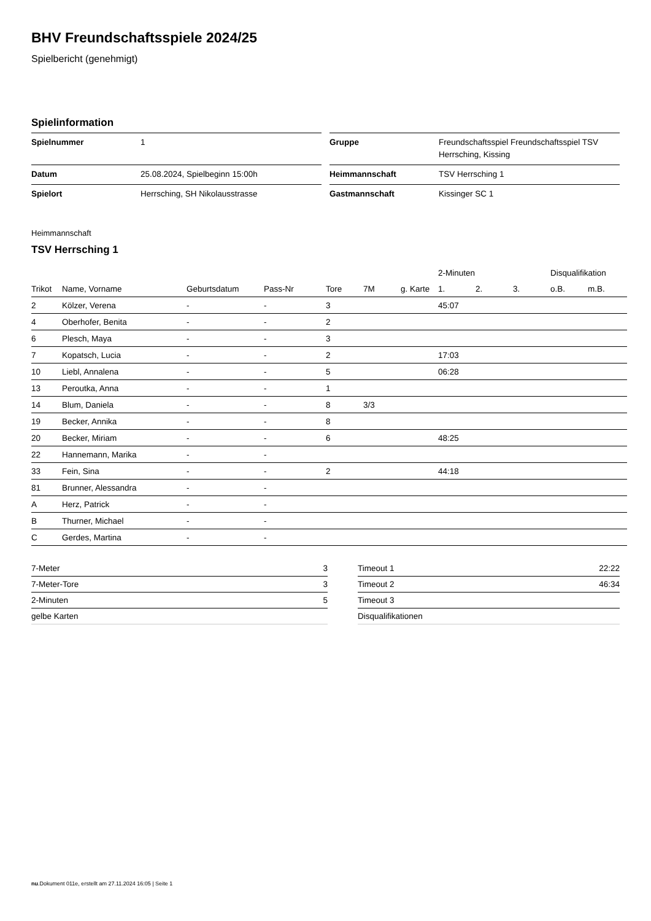BHV Freundschaftsspiele 2024/25
Spielbericht (genehmigt)
Spielinformation
| Spielnummer | 1 |
| Datum | 25.08.2024, Spielbeginn 15:00h |
| Spielort | Herrsching, SH Nikolausstrasse |
| Gruppe | Freundschaftsspiel Freundschaftsspiel TSV Herrsching, Kissing |
| Heimmannschaft | TSV Herrsching 1 |
| Gastmannschaft | Kissinger SC 1 |
Heimmannschaft
TSV Herrsching 1
| | | | | | | | 2-Minuten | | | Disqualifikation | |
| --- | --- | --- | --- | --- | --- | --- | --- | --- | --- | --- | --- |
| Trikot | Name, Vorname | Geburtsdatum | Pass-Nr | Tore | 7M | g. Karte | 1. | 2. | 3. | o.B. | m.B. |
| 2 | Kölzer, Verena | - | - | 3 | | | 45:07 | | | | |
| 4 | Oberhofer, Benita | - | - | 2 | | | | | | | |
| 6 | Plesch, Maya | - | - | 3 | | | | | | | |
| 7 | Kopatsch, Lucia | - | - | 2 | | | 17:03 | | | | |
| 10 | Liebl, Annalena | - | - | 5 | | | 06:28 | | | | |
| 13 | Peroutka, Anna | - | - | 1 | | | | | | | |
| 14 | Blum, Daniela | - | - | 8 | 3/3 | | | | | | |
| 19 | Becker, Annika | - | - | 8 | | | | | | | |
| 20 | Becker, Miriam | - | - | 6 | | | 48:25 | | | | |
| 22 | Hannemann, Marika | - | - | | | | | | | | |
| 33 | Fein, Sina | - | - | 2 | | | 44:18 | | | | |
| 81 | Brunner, Alessandra | - | - | | | | | | | | |
| A | Herz, Patrick | - | - | | | | | | | | |
| B | Thurner, Michael | - | - | | | | | | | | |
| C | Gerdes, Martina | - | - | | | | | | | | |
| 7-Meter | 3 |
| 7-Meter-Tore | 3 |
| 2-Minuten | 5 |
| gelbe Karten | |
| Timeout 1 | 22:22 |
| Timeout 2 | 46:34 |
| Timeout 3 | |
| Disqualifikationen | |
nu.Dokument 011e, erstellt am 27.11.2024 16:05 | Seite 1